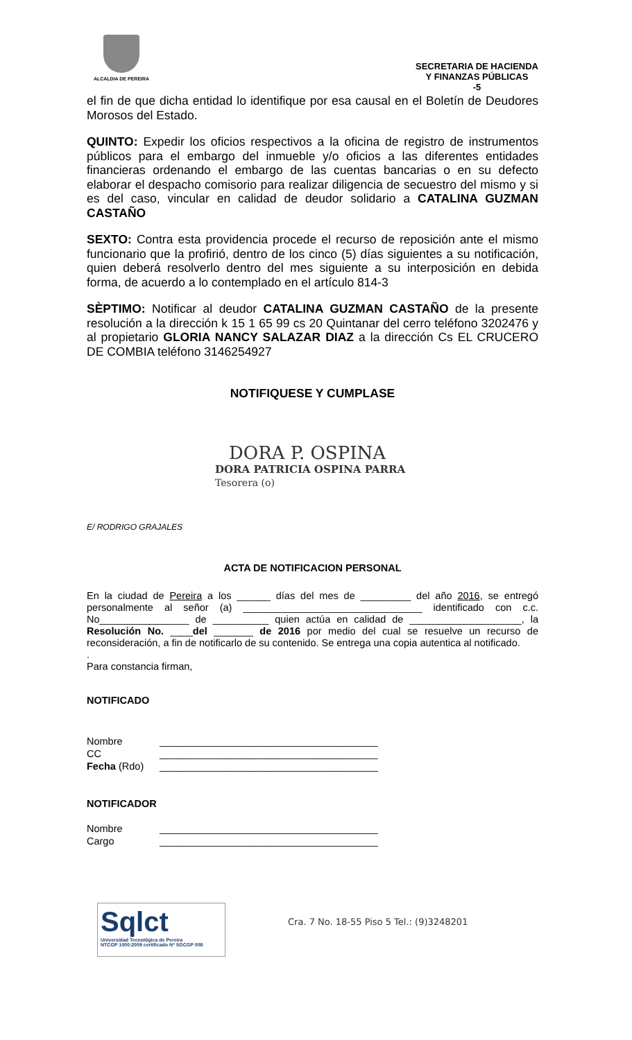ALCALDIA DE PEREIRA
SECRETARIA DE HACIENDA
Y FINANZAS PÚBLICAS
-5
el fin de que dicha entidad lo identifique por esa causal en el Boletín de Deudores Morosos del Estado.
QUINTO: Expedir los oficios respectivos a la oficina de registro de instrumentos públicos para el embargo del inmueble y/o oficios a las diferentes entidades financieras ordenando el embargo de las cuentas bancarias o en su defecto elaborar el despacho comisorio para realizar diligencia de secuestro del mismo y si es del caso, vincular en calidad de deudor solidario a CATALINA GUZMAN CASTAÑO
SEXTO: Contra esta providencia procede el recurso de reposición ante el mismo funcionario que la profirió, dentro de los cinco (5) días siguientes a su notificación, quien deberá resolverlo dentro del mes siguiente a su interposición en debida forma, de acuerdo a lo contemplado en el artículo 814-3
SÈPTIMO: Notificar al deudor CATALINA GUZMAN CASTAÑO de la presente resolución a la dirección k 15 1 65 99 cs 20 Quintanar del cerro teléfono 3202476 y al propietario GLORIA NANCY SALAZAR DIAZ a la dirección Cs EL CRUCERO DE COMBIA teléfono 3146254927
NOTIFIQUESE Y CUMPLASE
DORA P. OSPINA
DORA PATRICIA OSPINA PARRA
Tesorera (o)
E/ RODRIGO GRAJALES
ACTA DE NOTIFICACION PERSONAL
En la ciudad de Pereira a los ______ días del mes de _________ del año 2016, se entregó personalmente al señor (a) ________________________________ identificado con c.c. No________________ de __________ quien actúa en calidad de ____________________, la Resolución No. ____del _______ de 2016 por medio del cual se resuelve un recurso de reconsideración, a fin de notificarlo de su contenido. Se entrega una copia autentica al notificado.
.
Para constancia firman,
NOTIFICADO
| Nombre | _______________________________________ |
| CC | _______________________________________ |
| Fecha (Rdo) | _______________________________________ |
NOTIFICADOR
| Nombre | _______________________________________ |
| Cargo | _______________________________________ |
Sqlct
Universidad Tecnológica de Pereira
NTCGP 1000:2009 certificado Nº SGCGP 008
Cra. 7 No. 18-55 Piso 5 Tel.: (9)3248201